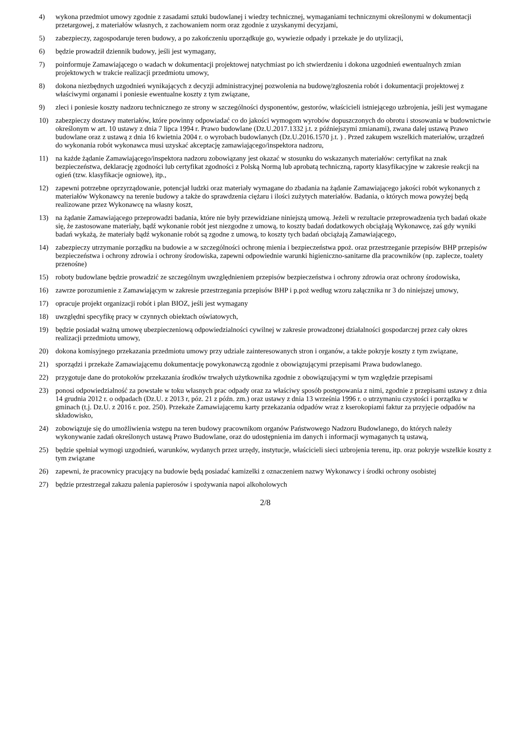4) wykona przedmiot umowy zgodnie z zasadami sztuki budowlanej i wiedzy technicznej, wymaganiami technicznymi określonymi w dokumentacji przetargowej, z materiałów własnych, z zachowaniem norm oraz zgodnie z uzyskanymi decyzjami,
5) zabezpieczy, zagospodaruje teren budowy, a po zakończeniu uporządkuje go, wywiezie odpady i przekaże je do utylizacji,
6) będzie prowadził dziennik budowy, jeśli jest wymagany,
7) poinformuje Zamawiającego o wadach w dokumentacji projektowej natychmiast po ich stwierdzeniu i dokona uzgodnień ewentualnych zmian projektowych w trakcie realizacji przedmiotu umowy,
8) dokona niezbędnych uzgodnień wynikających z decyzji administracyjnej pozwolenia na budowę/zgłoszenia robót i dokumentacji projektowej z właściwymi organami i poniesie ewentualne koszty z tym związane,
9) zleci i poniesie koszty nadzoru technicznego ze strony w szczególności dysponentów, gestorów, właścicieli istniejącego uzbrojenia, jeśli jest wymagane
10) zabezpieczy dostawy materiałów, które powinny odpowiadać co do jakości wymogom wyrobów dopuszczonych do obrotu i stosowania w budownictwie określonym w art. 10 ustawy z dnia 7 lipca 1994 r. Prawo budowlane (Dz.U.2017.1332 j.t. z późniejszymi zmianami), zwana dalej ustawą Prawo budowlane oraz z ustawą z dnia 16 kwietnia 2004 r. o wyrobach budowlanych (Dz.U.2016.1570 j.t. ) . Przed zakupem wszelkich materiałów, urządzeń do wykonania robót wykonawca musi uzyskać akceptację zamawiającego/inspektora nadzoru,
11) na każde żądanie Zamawiającego/inspektora nadzoru zobowiązany jest okazać w stosunku do wskazanych materiałów: certyfikat na znak bezpieczeństwa, deklarację zgodności lub certyfikat zgodności z Polską Normą lub aprobatą techniczną, raporty klasyfikacyjne w zakresie reakcji na ogień (tzw. klasyfikacje ogniowe), itp.,
12) zapewni potrzebne oprzyrządowanie, potencjał ludzki oraz materiały wymagane do zbadania na żądanie Zamawiającego jakości robót wykonanych z materiałów Wykonawcy na terenie budowy a także do sprawdzenia ciężaru i ilości zużytych materiałów. Badania, o których mowa powyżej będą realizowane przez Wykonawcę na własny koszt,
13) na żądanie Zamawiającego przeprowadzi badania, które nie były przewidziane niniejszą umową. Jeżeli w rezultacie przeprowadzenia tych badań okaże się, że zastosowane materiały, bądź wykonanie robót jest niezgodne z umową, to koszty badań dodatkowych obciążają Wykonawcę, zaś gdy wyniki badań wykażą, że materiały bądź wykonanie robót są zgodne z umową, to koszty tych badań obciążają Zamawiającego,
14) zabezpieczy utrzymanie porządku na budowie a w szczególności ochronę mienia i bezpieczeństwa ppoż. oraz przestrzeganie przepisów BHP przepisów bezpieczeństwa i ochrony zdrowia i ochrony środowiska, zapewni odpowiednie warunki higieniczno-sanitarne dla pracowników (np. zaplecze, toalety przenośne)
15) roboty budowlane będzie prowadzić ze szczególnym uwzględnieniem przepisów bezpieczeństwa i ochrony zdrowia oraz ochrony środowiska,
16) zawrze porozumienie z Zamawiającym w zakresie przestrzegania przepisów BHP i p.poż według wzoru załącznika nr 3 do niniejszej umowy,
17) opracuje projekt organizacji robót i plan BIOZ, jeśli jest wymagany
18) uwzględni specyfikę pracy w czynnych obiektach oświatowych,
19) będzie posiadał ważną umowę ubezpieczeniową odpowiedzialności cywilnej w zakresie prowadzonej działalności gospodarczej przez cały okres realizacji przedmiotu umowy,
20) dokona komisyjnego przekazania przedmiotu umowy przy udziale zainteresowanych stron i organów, a także pokryje koszty z tym związane,
21) sporządzi i przekaże Zamawiającemu dokumentację powykonawczą zgodnie z obowiązującymi przepisami Prawa budowlanego.
22) przygotuje dane do protokołów przekazania środków trwałych użytkownika zgodnie z obowiązującymi w tym względzie przepisami
23) ponosi odpowiedzialność za powstałe w toku własnych prac odpady oraz za właściwy sposób postępowania z nimi, zgodnie z przepisami ustawy z dnia 14 grudnia 2012 r. o odpadach (Dz.U. z 2013 r, póz. 21 z późn. zm.) oraz ustawy z dnia 13 września 1996 r. o utrzymaniu czystości i porządku w gminach (t.j. Dz.U. z 2016 r. poz. 250). Przekaże Zamawiającemu karty przekazania odpadów wraz z kserokopiami faktur za przyjęcie odpadów na składowisko,
24) zobowiązuje się do umożliwienia wstępu na teren budowy pracownikom organów Państwowego Nadzoru Budowlanego, do których należy wykonywanie zadań określonych ustawą Prawo Budowlane, oraz do udostępnienia im danych i informacji wymaganych tą ustawą,
25) będzie spełniał wymogi uzgodnień, warunków, wydanych przez urzędy, instytucje, właścicieli sieci uzbrojenia terenu, itp. oraz pokryje wszelkie koszty z tym związane
26) zapewni, że pracownicy pracujący na budowie będą posiadać kamizelki z oznaczeniem nazwy Wykonawcy i środki ochrony osobistej
27) będzie przestrzegał zakazu palenia papierosów i spożywania napoi alkoholowych
2/8